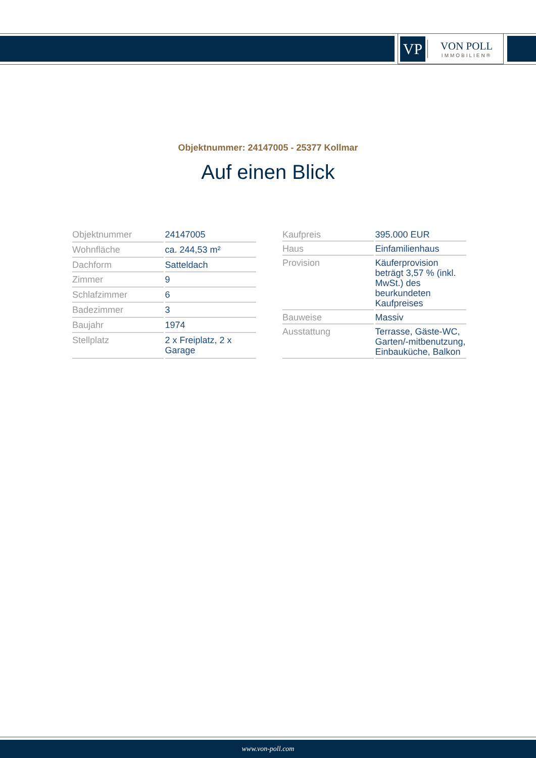VP
VON POLL
IMMOBILIEN®
Objektnummer: 24147005 - 25377 Kollmar
Auf einen Blick
| Objektnummer | 24147005 |
| Wohnfläche | ca. 244,53 m² |
| Dachform | Satteldach |
| Zimmer | 9 |
| Schlafzimmer | 6 |
| Badezimmer | 3 |
| Baujahr | 1974 |
| Stellplatz | 2 x Freiplatz, 2 x Garage |
| Kaufpreis | 395.000 EUR |
| Haus | Einfamilienhaus |
| Provision | Käuferprovision beträgt 3,57 % (inkl. MwSt.) des beurkundeten Kaufpreises |
| Bauweise | Massiv |
| Ausstattung | Terrasse, Gäste-WC, Garten/-mitbenutzung, Einbauküche, Balkon |
www.von-poll.com